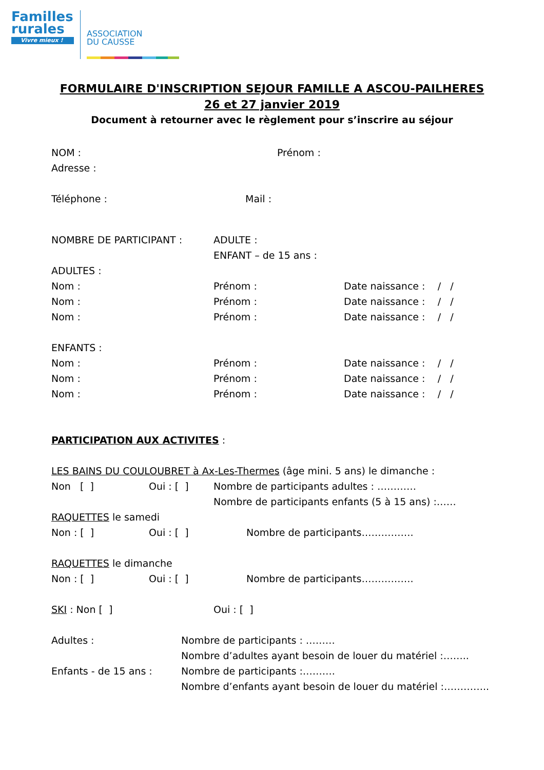Familles
rurales
Vivre mieux !
ASSOCIATION
DU CAUSSE
FORMULAIRE D'INSCRIPTION SEJOUR FAMILLE A ASCOU-PAILHERES
26 et 27 janvier 2019
Document à retourner avec le règlement pour s’inscrire au séjour
NOM : Prénom :
Adresse :
Téléphone : Mail :
NOMBRE DE PARTICIPANT : ADULTE :
ENFANT – de 15 ans :
ADULTES :
Nom : Prénom : Date naissance : / /
Nom : Prénom : Date naissance : / /
Nom : Prénom : Date naissance : / /
ENFANTS :
Nom : Prénom : Date naissance : / /
Nom : Prénom : Date naissance : / /
Nom : Prénom : Date naissance : / /
PARTICIPATION AUX ACTIVITES :
LES BAINS DU COULOUBRET à Ax-Les-Thermes (âge mini. 5 ans) le dimanche :
Non [ ] Oui : [ ] Nombre de participants adultes : …………
Nombre de participants enfants (5 à 15 ans) :……
RAQUETTES le samedi
Non : [ ] Oui : [ ] Nombre de participants…………….
RAQUETTES le dimanche
Non : [ ] Oui : [ ] Nombre de participants…………….
SKI : Non [ ] Oui : [ ]
Adultes : Nombre de participants : ………
Nombre d’adultes ayant besoin de louer du matériel :……..
Enfants - de 15 ans : Nombre de participants :……….
Nombre d’enfants ayant besoin de louer du matériel :…………..